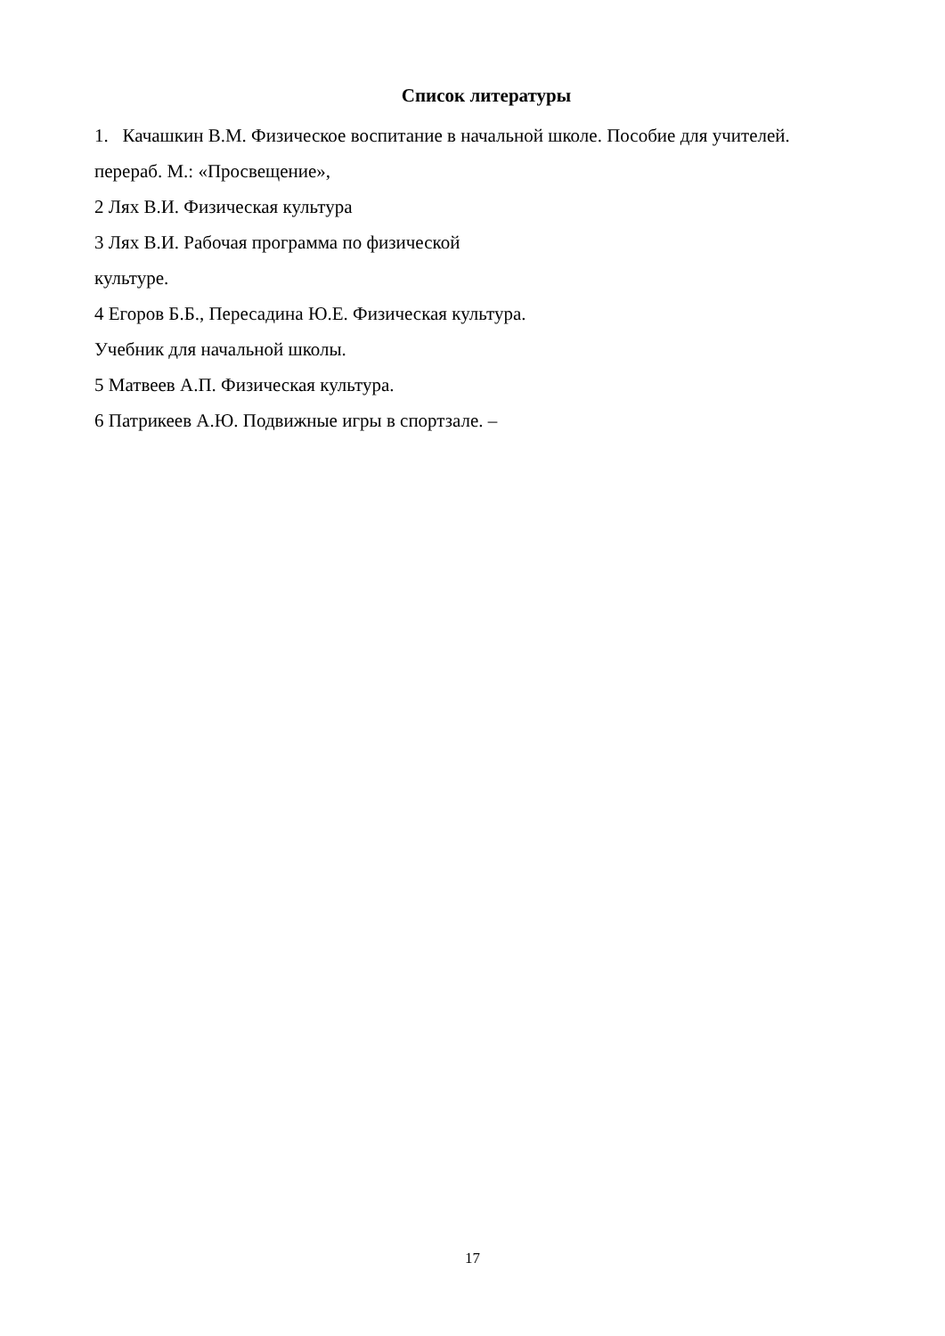Список литературы
1. Качашкин В.М. Физическое воспитание в начальной школе. Пособие для учителей.
перераб. М.: «Просвещение»,
2 Лях В.И. Физическая культура
3 Лях В.И. Рабочая программа по физической
культуре.
4 Егоров Б.Б., Пересадина Ю.Е. Физическая культура.
Учебник для начальной школы.
5 Матвеев А.П. Физическая культура.
6 Патрикеев А.Ю. Подвижные игры в спортзале. –
17